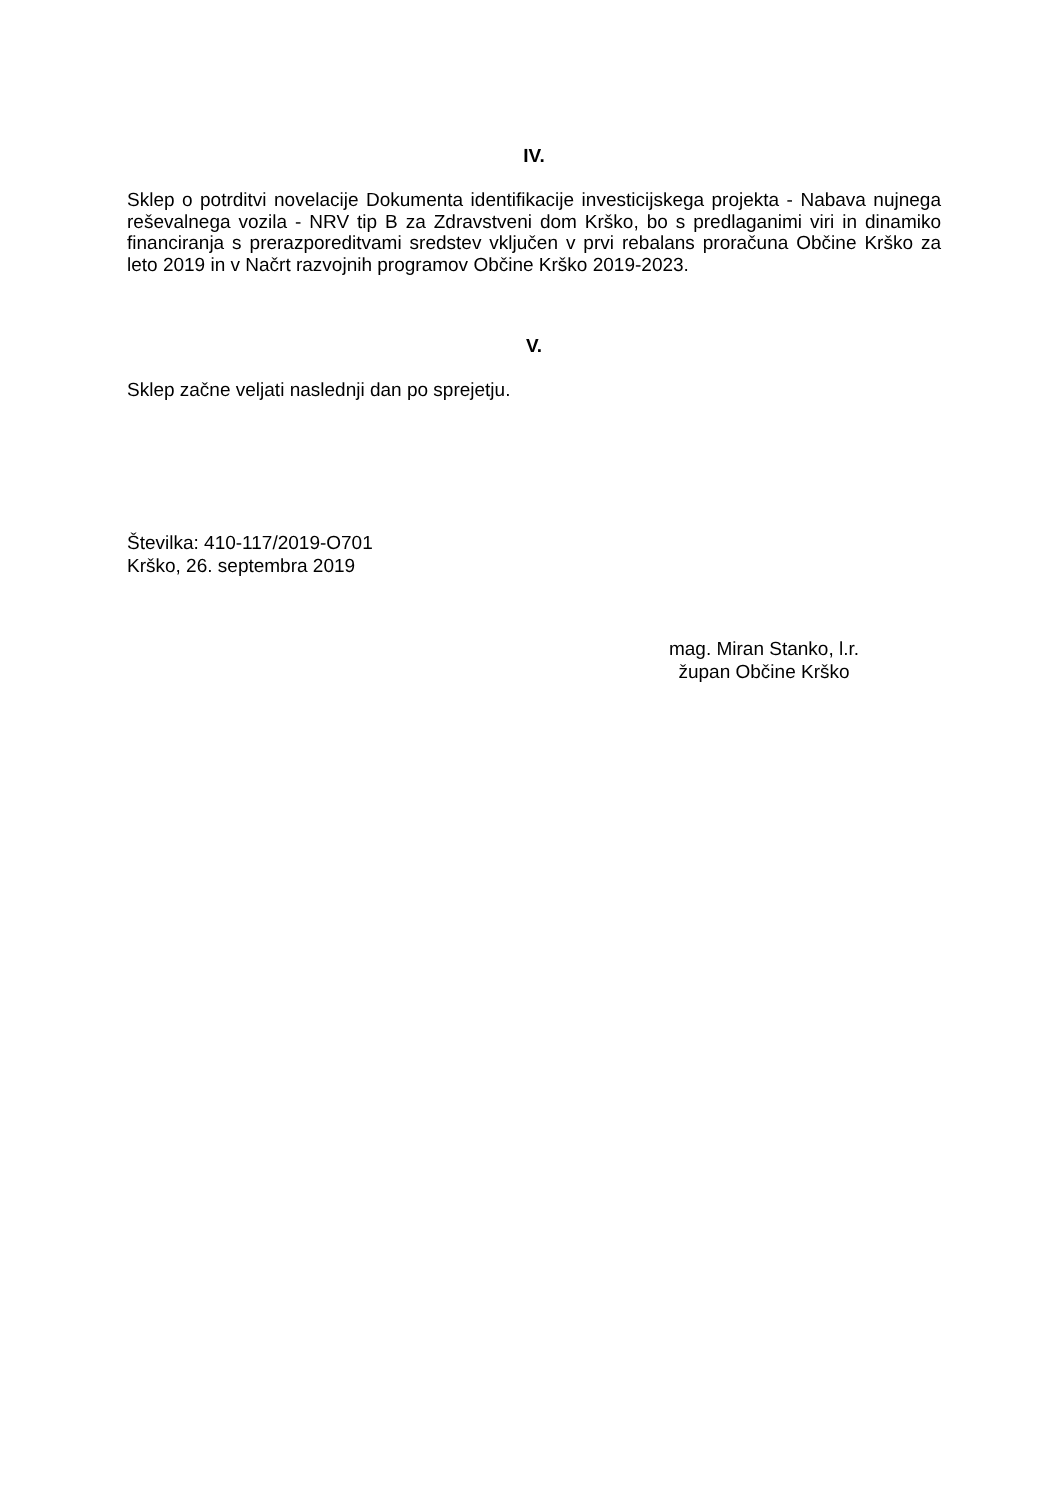IV.
Sklep o potrditvi novelacije Dokumenta identifikacije investicijskega projekta - Nabava nujnega reševalnega vozila - NRV tip B za Zdravstveni dom Krško, bo s predlaganimi viri in dinamiko financiranja s prerazporeditvami sredstev vključen v prvi rebalans proračuna Občine Krško za leto 2019 in v Načrt razvojnih programov Občine Krško 2019-2023.
V.
Sklep začne veljati naslednji dan po sprejetju.
Številka: 410-117/2019-O701
Krško, 26. septembra 2019
mag. Miran Stanko, l.r.
župan Občine Krško